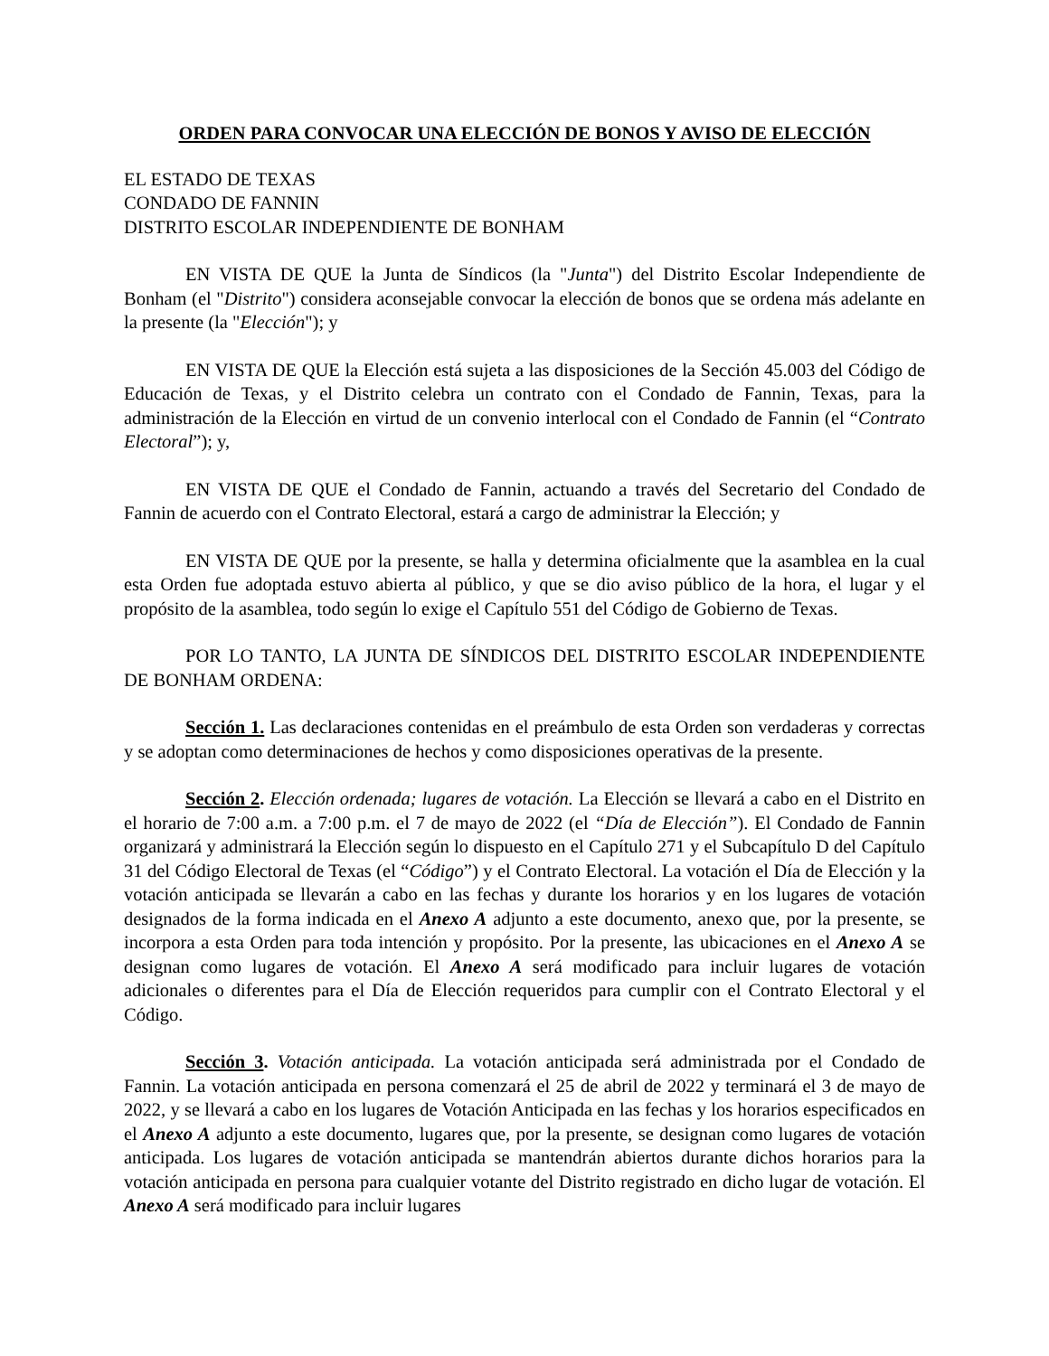ORDEN PARA CONVOCAR UNA ELECCIÓN DE BONOS Y AVISO DE ELECCIÓN
EL ESTADO DE TEXAS
CONDADO DE FANNIN
DISTRITO ESCOLAR INDEPENDIENTE DE BONHAM
EN VISTA DE QUE la Junta de Síndicos (la "Junta") del Distrito Escolar Independiente de Bonham (el "Distrito") considera aconsejable convocar la elección de bonos que se ordena más adelante en la presente (la "Elección"); y
EN VISTA DE QUE la Elección está sujeta a las disposiciones de la Sección 45.003 del Código de Educación de Texas, y el Distrito celebra un contrato con el Condado de Fannin, Texas, para la administración de la Elección en virtud de un convenio interlocal con el Condado de Fannin (el “Contrato Electoral”); y,
EN VISTA DE QUE el Condado de Fannin, actuando a través del Secretario del Condado de Fannin de acuerdo con el Contrato Electoral, estará a cargo de administrar la Elección; y
EN VISTA DE QUE por la presente, se halla y determina oficialmente que la asamblea en la cual esta Orden fue adoptada estuvo abierta al público, y que se dio aviso público de la hora, el lugar y el propósito de la asamblea, todo según lo exige el Capítulo 551 del Código de Gobierno de Texas.
POR LO TANTO, LA JUNTA DE SÍNDICOS DEL DISTRITO ESCOLAR INDEPENDIENTE DE BONHAM ORDENA:
Sección 1. Las declaraciones contenidas en el preámbulo de esta Orden son verdaderas y correctas y se adoptan como determinaciones de hechos y como disposiciones operativas de la presente.
Sección 2. Elección ordenada; lugares de votación. La Elección se llevará a cabo en el Distrito en el horario de 7:00 a.m. a 7:00 p.m. el 7 de mayo de 2022 (el “Día de Elección”). El Condado de Fannin organizará y administrará la Elección según lo dispuesto en el Capítulo 271 y el Subcapítulo D del Capítulo 31 del Código Electoral de Texas (el “Código”) y el Contrato Electoral. La votación el Día de Elección y la votación anticipada se llevarán a cabo en las fechas y durante los horarios y en los lugares de votación designados de la forma indicada en el Anexo A adjunto a este documento, anexo que, por la presente, se incorpora a esta Orden para toda intención y propósito. Por la presente, las ubicaciones en el Anexo A se designan como lugares de votación. El Anexo A será modificado para incluir lugares de votación adicionales o diferentes para el Día de Elección requeridos para cumplir con el Contrato Electoral y el Código.
Sección 3. Votación anticipada. La votación anticipada será administrada por el Condado de Fannin. La votación anticipada en persona comenzará el 25 de abril de 2022 y terminará el 3 de mayo de 2022, y se llevará a cabo en los lugares de Votación Anticipada en las fechas y los horarios especificados en el Anexo A adjunto a este documento, lugares que, por la presente, se designan como lugares de votación anticipada. Los lugares de votación anticipada se mantendrán abiertos durante dichos horarios para la votación anticipada en persona para cualquier votante del Distrito registrado en dicho lugar de votación. El Anexo A será modificado para incluir lugares